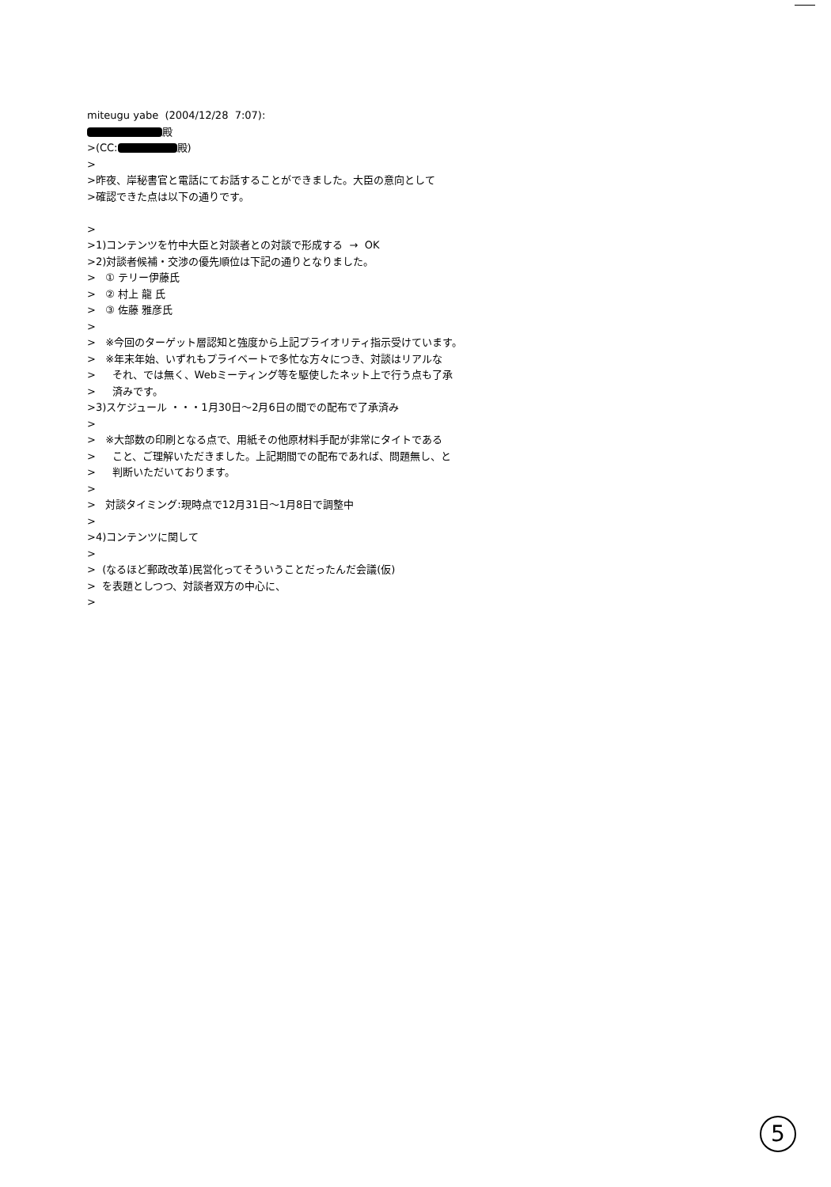miteugu yabe (2004/12/28 7:07):
殿
>(CC: 殿)
>
>昨夜、岸秘書官と電話にてお話することができました。大臣の意向として
>確認できた点は以下の通りです。
>
>1)コンテンツを竹中大臣と対談者との対談で形成する → OK
>2)対談者候補・交渉の優先順位は下記の通りとなりました。
> ① テリー伊藤氏
> ② 村上 龍 氏
> ③ 佐藤 雅彦氏
>
> ※今回のターゲット層認知と強度から上記プライオリティ指示受けています。
> ※年末年始、いずれもプライベートで多忙な方々につき、対談はリアルな
> それ、では無く、Webミーティング等を駆使したネット上で行う点も了承
> 済みです。
>3)スケジュール ・・・1月30日～2月6日の間での配布で了承済み
>
> ※大部数の印刷となる点で、用紙その他原材料手配が非常にタイトである
> こと、ご理解いただきました。上記期間での配布であれば、問題無し、と
> 判断いただいております。
>
> 対談タイミング:現時点で12月31日～1月8日で調整中
>
>4)コンテンツに関して
>
> (なるほど郵政改革)民営化ってそういうことだったんだ会議(仮)
> を表題としつつ、対談者双方の中心に、
>
5